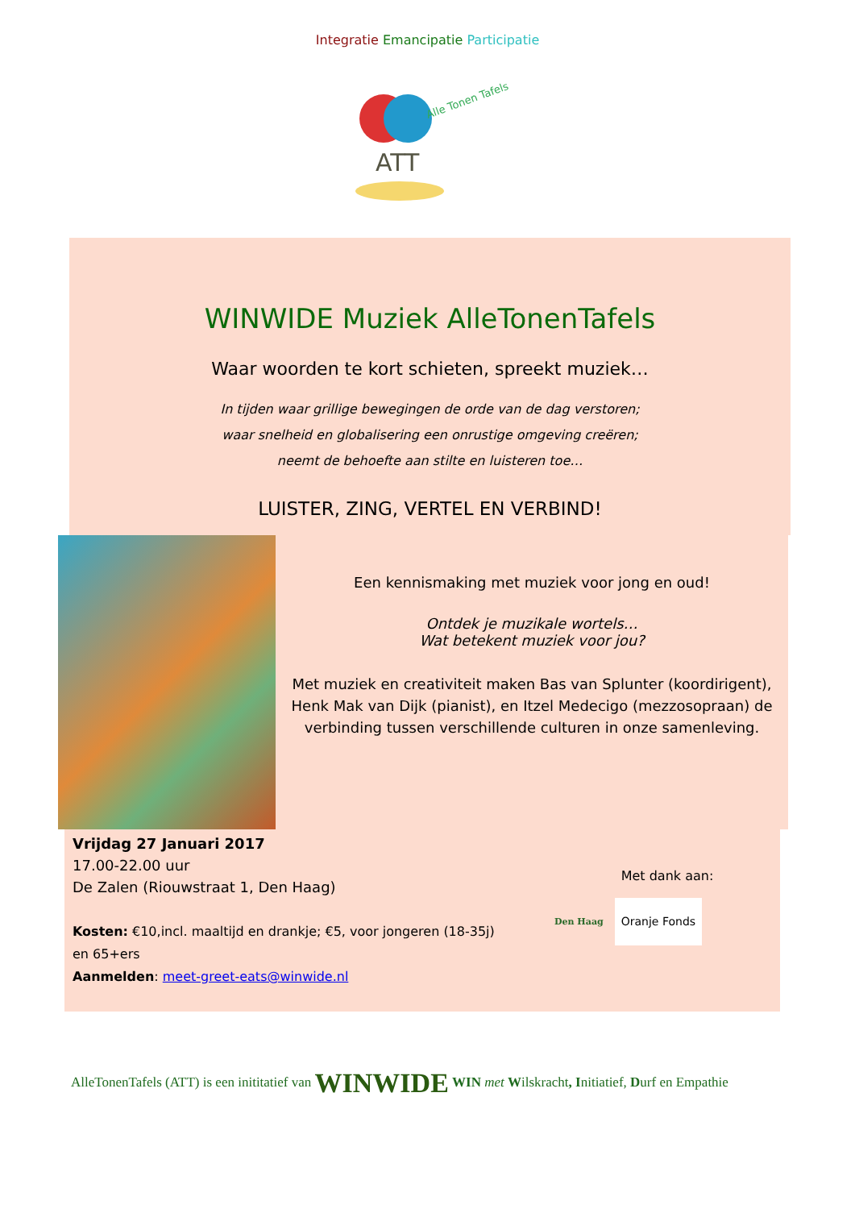Integratie Emancipatie Participatie
ATT
Alle Tonen Tafels
WINWIDE Muziek AlleTonenTafels
Waar woorden te kort schieten, spreekt muziek…
In tijden waar grillige bewegingen de orde van de dag verstoren;
waar snelheid en globalisering een onrustige omgeving creëren;
neemt de behoefte aan stilte en luisteren toe…
LUISTER, ZING, VERTEL EN VERBIND!
Een kennismaking met muziek voor jong en oud!
Ontdek je muzikale wortels…
Wat betekent muziek voor jou?
Met muziek en creativiteit maken Bas van Splunter (koordirigent), Henk Mak van Dijk (pianist), en Itzel Medecigo (mezzosopraan) de verbinding tussen verschillende culturen in onze samenleving.
Vrijdag 27 Januari 2017
17.00-22.00 uur
De Zalen (Riouwstraat 1, Den Haag)
Kosten: €10,incl. maaltijd en drankje; €5, voor jongeren (18-35j)
en 65+ers
Aanmelden: meet-greet-eats@winwide.nl
Met dank aan:
Den Haag Oranje Fonds
AlleTonenTafels (ATT) is een inititatief van WINWIDE WIN met Wilskracht, Initiatief, Durf en Empathie